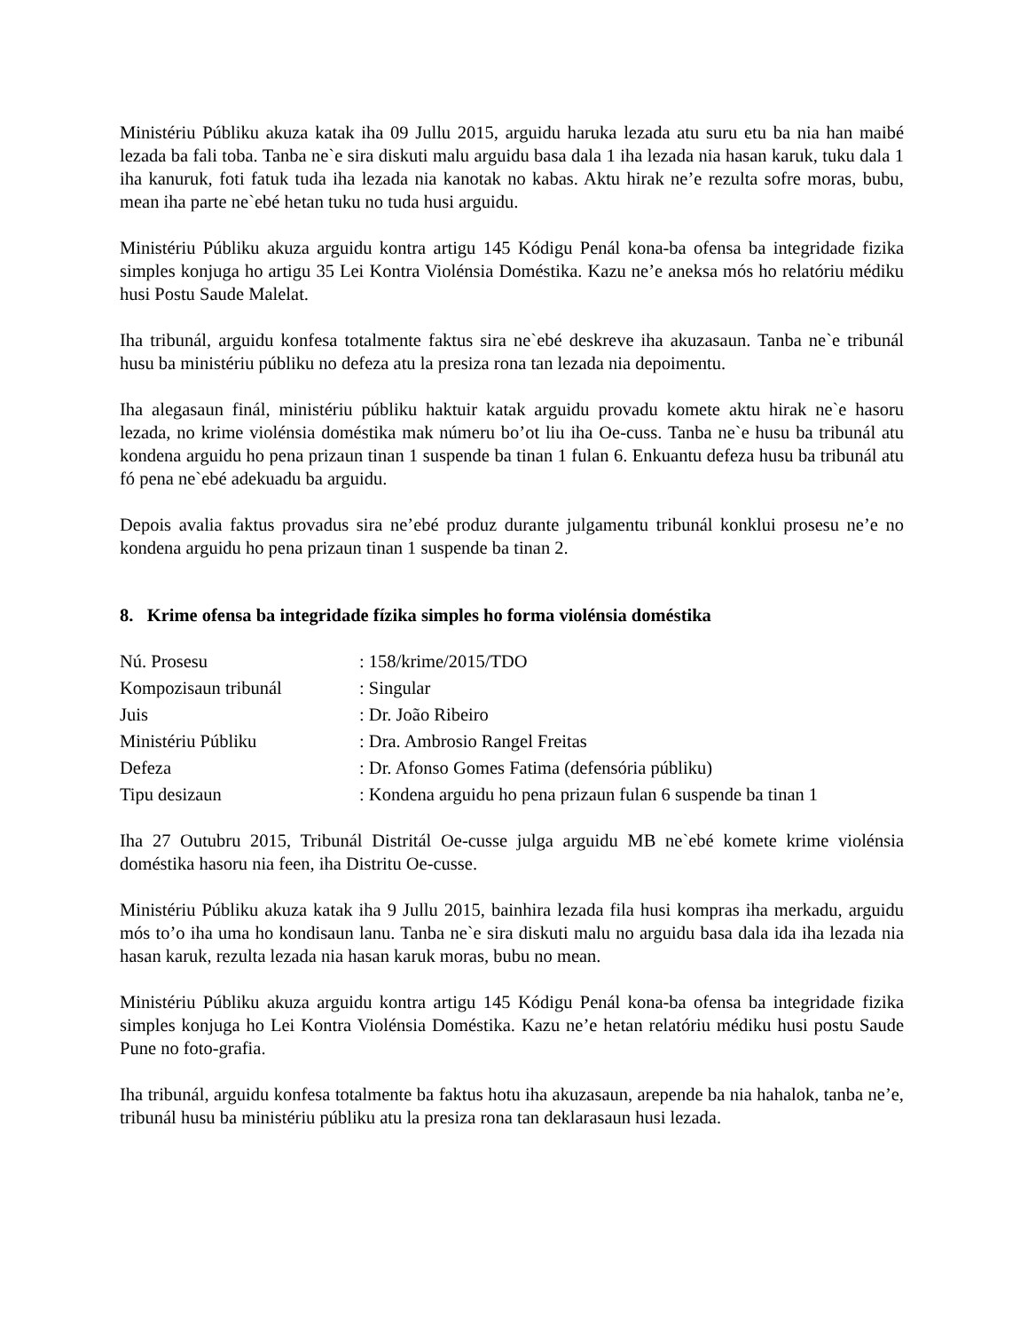Ministériu Públiku akuza katak iha 09 Jullu 2015, arguidu haruka lezada atu suru etu ba nia han maibé lezada ba fali toba. Tanba ne`e sira diskuti malu arguidu basa dala 1 iha lezada nia hasan karuk, tuku dala 1 iha kanuruk, foti fatuk tuda iha lezada nia kanotak no kabas. Aktu hirak ne’e rezulta sofre moras, bubu, mean iha parte ne`ebé hetan tuku no tuda husi arguidu.
Ministériu Públiku akuza arguidu kontra artigu 145 Kódigu Penál kona-ba ofensa ba integridade fizika simples konjuga ho artigu 35 Lei Kontra Violénsia Doméstika. Kazu ne’e aneksa mós ho relatóriu médiku husi Postu Saude Malelat.
Iha tribunál, arguidu konfesa totalmente faktus sira ne`ebé deskreve iha akuzasaun. Tanba ne`e tribunál husu ba ministériu públiku no defeza atu la presiza rona tan lezada nia depoimentu.
Iha alegasaun finál, ministériu públiku haktuir katak arguidu provadu komete aktu hirak ne`e hasoru lezada, no krime violénsia doméstika mak númeru bo’ot liu iha Oe-cuss. Tanba ne`e husu ba tribunál atu kondena arguidu ho pena prizaun tinan 1 suspende ba tinan 1 fulan 6. Enkuantu defeza husu ba tribunál atu fó pena ne`ebé adekuadu ba arguidu.
Depois avalia faktus provadus sira ne’ebé produz durante julgamentu tribunál konklui prosesu ne’e no kondena arguidu ho pena prizaun tinan 1 suspende ba tinan 2.
8. Krime ofensa ba integridade fízika simples ho forma violénsia doméstika
| Nú. Prosesu | : 158/krime/2015/TDO |
| Kompozisaun tribunál | : Singular |
| Juis | : Dr. João Ribeiro |
| Ministériu Públiku | : Dra. Ambrosio Rangel Freitas |
| Defeza | : Dr. Afonso Gomes Fatima (defensória públiku) |
| Tipu desizaun | : Kondena arguidu ho pena prizaun fulan 6 suspende ba tinan 1 |
Iha 27 Outubru 2015, Tribunál Distritál Oe-cusse julga arguidu MB ne`ebé komete krime violénsia doméstika hasoru nia feen, iha Distritu Oe-cusse.
Ministériu Públiku akuza katak iha 9 Jullu 2015, bainhira lezada fila husi kompras iha merkadu, arguidu mós to’o iha uma ho kondisaun lanu. Tanba ne`e sira diskuti malu no arguidu basa dala ida iha lezada nia hasan karuk, rezulta lezada nia hasan karuk moras, bubu no mean.
Ministériu Públiku akuza arguidu kontra artigu 145 Kódigu Penál kona-ba ofensa ba integridade fizika simples konjuga ho Lei Kontra Violénsia Doméstika. Kazu ne’e hetan relatóriu médiku husi postu Saude Pune no foto-grafia.
Iha tribunál, arguidu konfesa totalmente ba faktus hotu iha akuzasaun, arepende ba nia hahalok, tanba ne’e, tribunál husu ba ministériu públiku atu la presiza rona tan deklarasaun husi lezada.